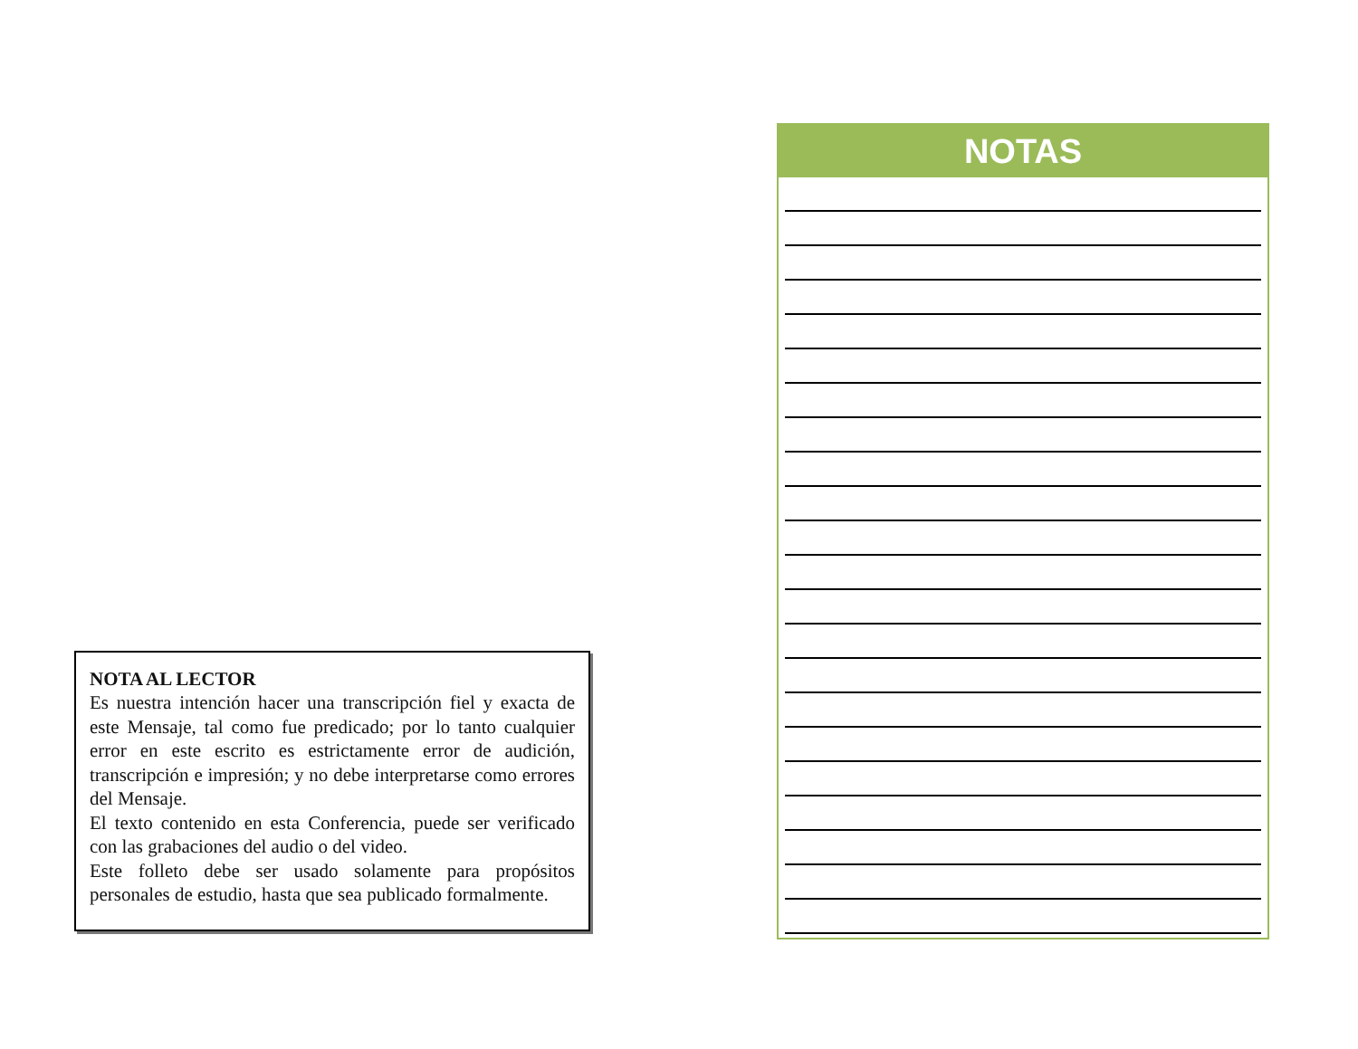NOTA AL LECTOR
Es nuestra intención hacer una transcripción fiel y exacta de este Mensaje, tal como fue predicado; por lo tanto cualquier error en este escrito es estrictamente error de audición, transcripción e impresión; y no debe interpretarse como errores del Mensaje.
El texto contenido en esta Conferencia, puede ser verificado con las grabaciones del audio o del video.
Este folleto debe ser usado solamente para propósitos personales de estudio, hasta que sea publicado formalmente.
NOTAS